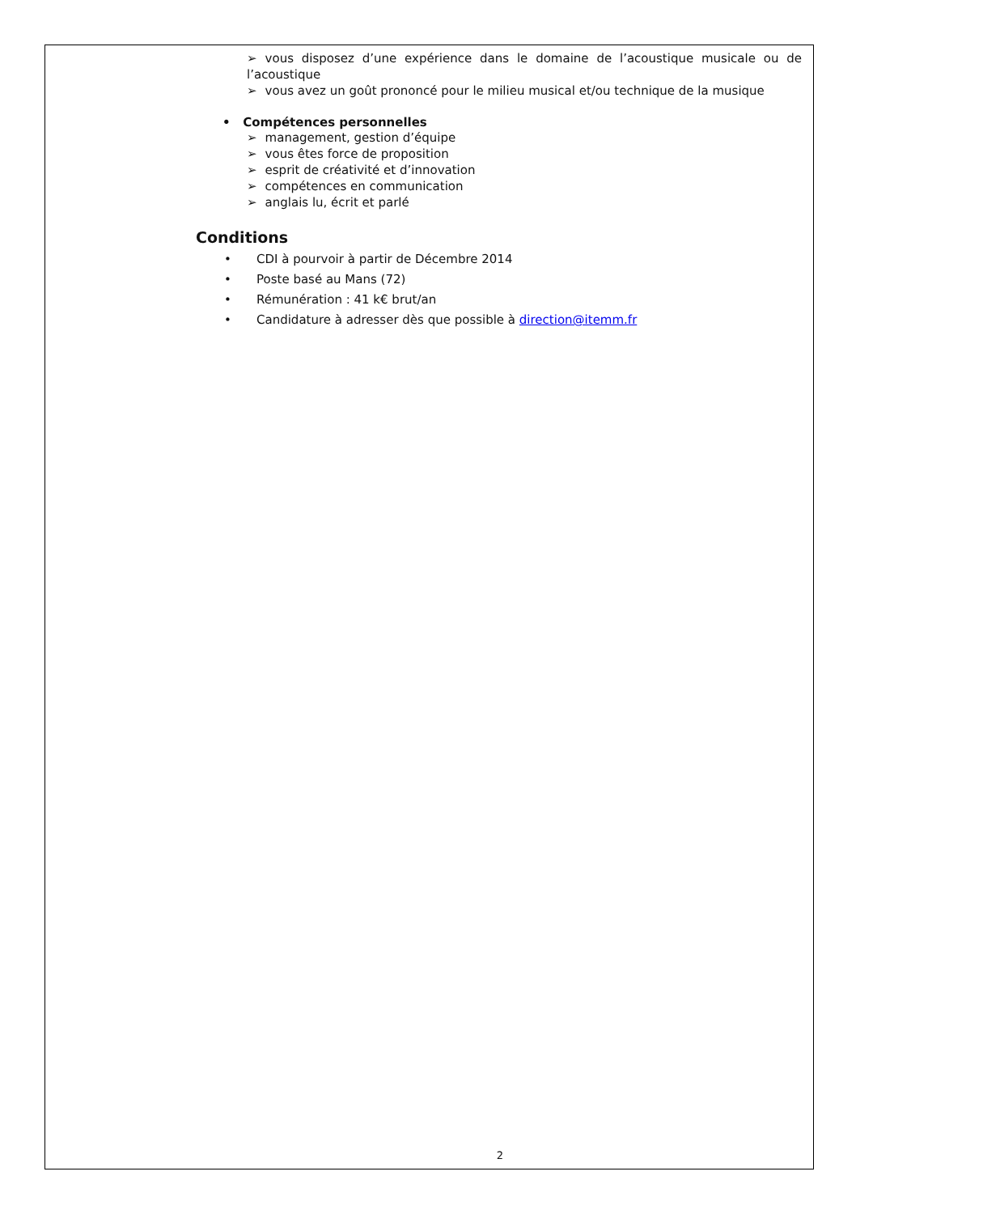➢ vous disposez d’une expérience dans le domaine de l’acoustique musicale ou de l’acoustique
➢ vous avez un goût prononcé pour le milieu musical et/ou technique de la musique
• Compétences personnelles
➢ management, gestion d’équipe
➢ vous êtes force de proposition
➢ esprit de créativité et d’innovation
➢ compétences en communication
➢ anglais lu, écrit et parlé
Conditions
• CDI à pourvoir à partir de Décembre 2014
• Poste basé au Mans (72)
• Rémunération : 41 k€ brut/an
• Candidature à adresser dès que possible à direction@itemm.fr
2